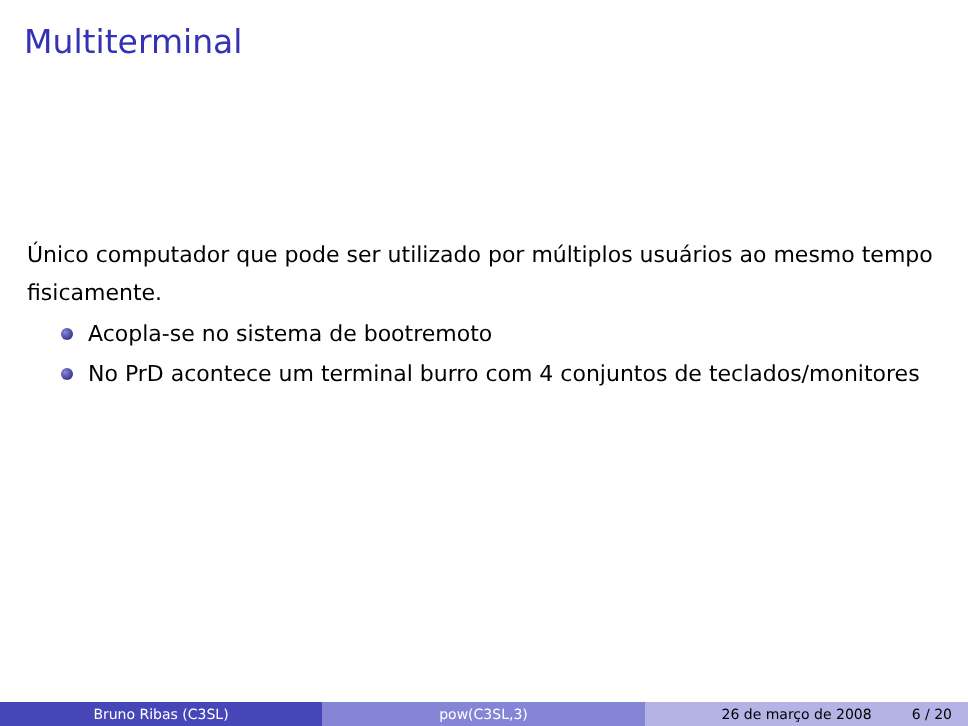Multiterminal
Único computador que pode ser utilizado por múltiplos usuários ao mesmo tempo fisicamente.
Acopla-se no sistema de bootremoto
No PrD acontece um terminal burro com 4 conjuntos de teclados/monitores
Bruno Ribas (C3SL) pow(C3SL,3) 26 de março de 2008 6 / 20